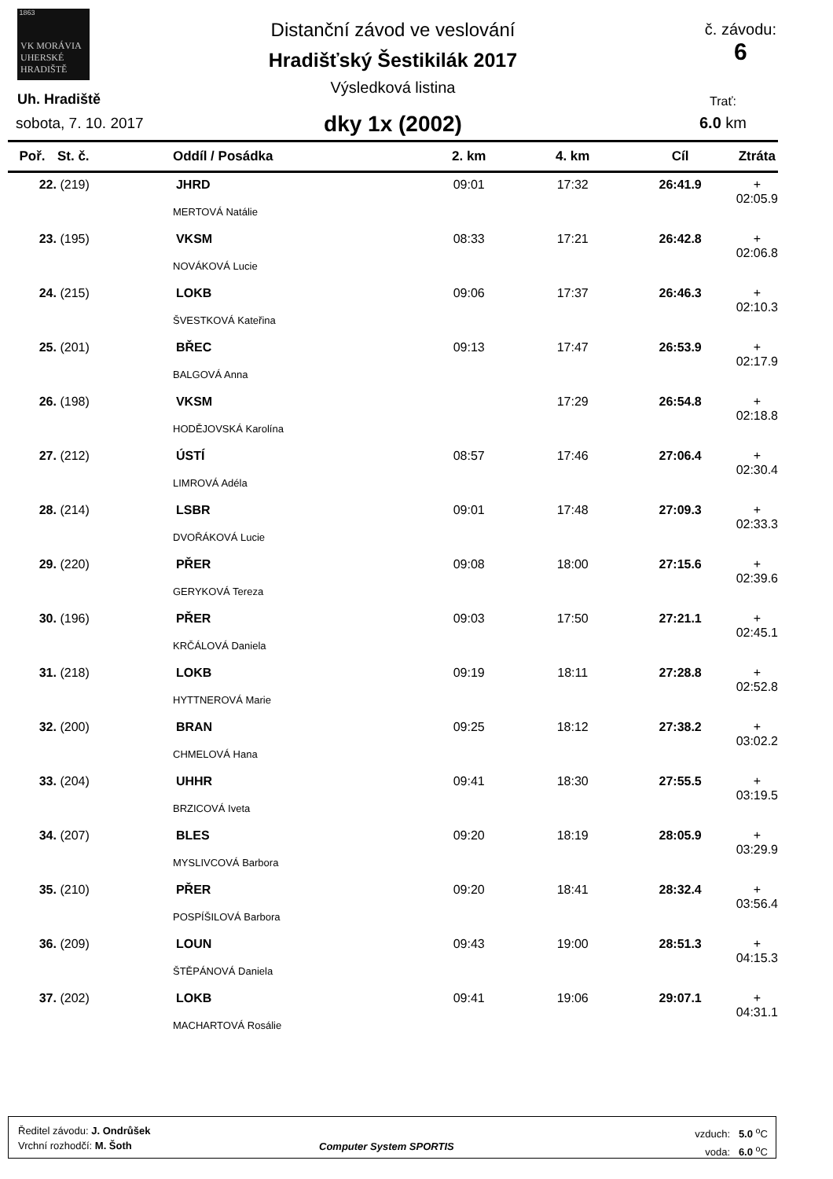1863
VK MORÁVIA
UHERSKÉ HRADIŠTĚ
Uh. Hradiště
sobota, 7. 10. 2017
Distanční závod ve veslování
Hradišťský Šestikilák 2017
Výsledková listina
dky 1x (2002)
č. závodu:
6
Trať:
6.0 km
| Poř. | St. č. | Oddíl / Posádka | 2. km | 4. km | Cíl | Ztráta |
| --- | --- | --- | --- | --- | --- | --- |
| 22. | (219) | JHRD | 09:01 | 17:32 | 26:41.9 | + 02:05.9 |
| MERTOVÁ Natálie | | | | | | |
| 23. | (195) | VKSM | 08:33 | 17:21 | 26:42.8 | + 02:06.8 |
| NOVÁKOVÁ Lucie | | | | | | |
| 24. | (215) | LOKB | 09:06 | 17:37 | 26:46.3 | + 02:10.3 |
| ŠVESTKOVÁ Kateřina | | | | | | |
| 25. | (201) | BŘEC | 09:13 | 17:47 | 26:53.9 | + 02:17.9 |
| BALGOVÁ Anna | | | | | | |
| 26. | (198) | VKSM | | 17:29 | 26:54.8 | + 02:18.8 |
| HODĚJOVSKÁ Karolína | | | | | | |
| 27. | (212) | ÚSTÍ | 08:57 | 17:46 | 27:06.4 | + 02:30.4 |
| LIMROVÁ Adéla | | | | | | |
| 28. | (214) | LSBR | 09:01 | 17:48 | 27:09.3 | + 02:33.3 |
| DVOŘÁKOVÁ Lucie | | | | | | |
| 29. | (220) | PŘER | 09:08 | 18:00 | 27:15.6 | + 02:39.6 |
| GERYKOVÁ Tereza | | | | | | |
| 30. | (196) | PŘER | 09:03 | 17:50 | 27:21.1 | + 02:45.1 |
| KRČÁLOVÁ Daniela | | | | | | |
| 31. | (218) | LOKB | 09:19 | 18:11 | 27:28.8 | + 02:52.8 |
| HYTTNEROVÁ Marie | | | | | | |
| 32. | (200) | BRAN | 09:25 | 18:12 | 27:38.2 | + 03:02.2 |
| CHMELOVÁ Hana | | | | | | |
| 33. | (204) | UHHR | 09:41 | 18:30 | 27:55.5 | + 03:19.5 |
| BRZICOVÁ Iveta | | | | | | |
| 34. | (207) | BLES | 09:20 | 18:19 | 28:05.9 | + 03:29.9 |
| MYSLIVCOVÁ Barbora | | | | | | |
| 35. | (210) | PŘER | 09:20 | 18:41 | 28:32.4 | + 03:56.4 |
| POSPÍŠILOVÁ Barbora | | | | | | |
| 36. | (209) | LOUN | 09:43 | 19:00 | 28:51.3 | + 04:15.3 |
| ŠTĚPÁNOVÁ Daniela | | | | | | |
| 37. | (202) | LOKB | 09:41 | 19:06 | 29:07.1 | + 04:31.1 |
| MACHARTOVÁ Rosálie | | | | | | |
Ředitel závodu: J. Ondrůšek
Vrchní rozhodčí: M. Šoth
Computer System SPORTIS
vzduch: 5.0 <sup>o</sup>C
voda: 6.0 <sup>o</sup>C